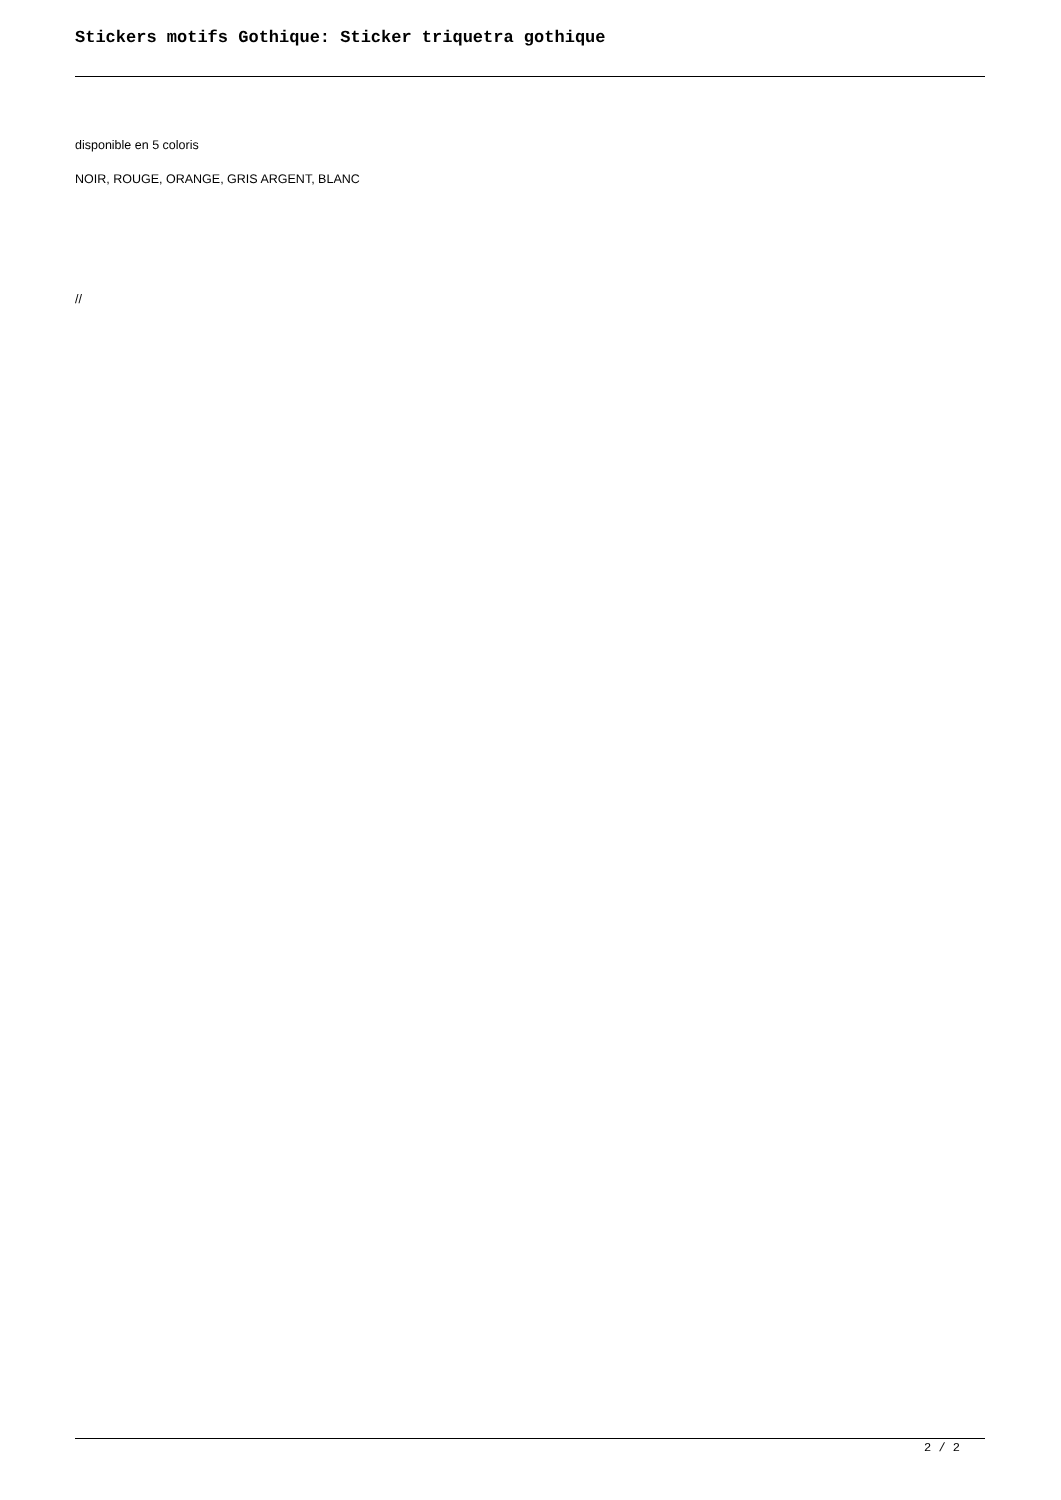Stickers motifs Gothique: Sticker triquetra gothique
disponible en 5 coloris
NOIR, ROUGE, ORANGE, GRIS ARGENT, BLANC
//
2 / 2